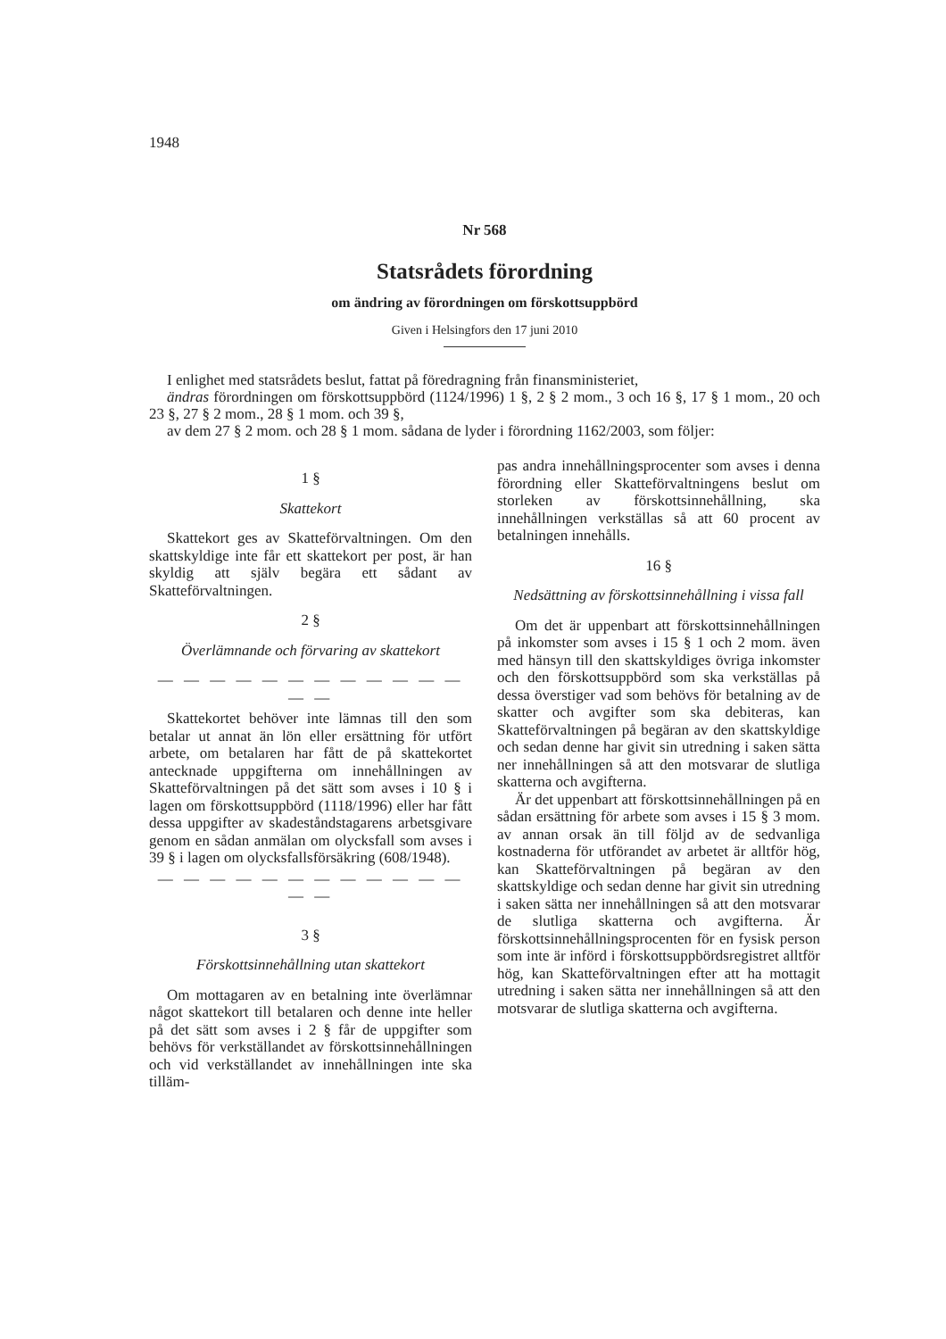1948
Nr 568
Statsrådets förordning
om ändring av förordningen om förskottsuppbörd
Given i Helsingfors den 17 juni 2010
I enlighet med statsrådets beslut, fattat på föredragning från finansministeriet,
ändras förordningen om förskottsuppbörd (1124/1996) 1 §, 2 § 2 mom., 3 och 16 §, 17 § 1 mom., 20 och 23 §, 27 § 2 mom., 28 § 1 mom. och 39 §,
av dem 27 § 2 mom. och 28 § 1 mom. sådana de lyder i förordning 1162/2003, som följer:
1 §
Skattekort
Skattekort ges av Skatteförvaltningen. Om den skattskyldige inte får ett skattekort per post, är han skyldig att själv begära ett sådant av Skatteförvaltningen.
2 §
Överlämnande och förvaring av skattekort
— — — — — — — — — — — — — —
Skattekortet behöver inte lämnas till den som betalar ut annat än lön eller ersättning för utfört arbete, om betalaren har fått de på skattekortet antecknade uppgifterna om innehållningen av Skatteförvaltningen på det sätt som avses i 10 § i lagen om förskottsuppbörd (1118/1996) eller har fått dessa uppgifter av skadeståndstagarens arbetsgivare genom en sådan anmälan om olycksfall som avses i 39 § i lagen om olycksfallsförsäkring (608/1948).
— — — — — — — — — — — — — —
3 §
Förskottsinnehållning utan skattekort
Om mottagaren av en betalning inte överlämnar något skattekort till betalaren och denne inte heller på det sätt som avses i 2 § får de uppgifter som behövs för verkställandet av förskottsinnehållningen och vid verkställandet av innehållningen inte ska tilläm-
pas andra innehållningsprocenter som avses i denna förordning eller Skatteförvaltningens beslut om storleken av förskottsinnehållning, ska innehållningen verkställas så att 60 procent av betalningen innehålls.
16 §
Nedsättning av förskottsinnehållning i vissa fall
Om det är uppenbart att förskottsinnehållningen på inkomster som avses i 15 § 1 och 2 mom. även med hänsyn till den skattskyldiges övriga inkomster och den förskottsuppbörd som ska verkställas på dessa överstiger vad som behövs för betalning av de skatter och avgifter som ska debiteras, kan Skatteförvaltningen på begäran av den skattskyldige och sedan denne har givit sin utredning i saken sätta ner innehållningen så att den motsvarar de slutliga skatterna och avgifterna.
Är det uppenbart att förskottsinnehållningen på en sådan ersättning för arbete som avses i 15 § 3 mom. av annan orsak än till följd av de sedvanliga kostnaderna för utförandet av arbetet är alltför hög, kan Skatteförvaltningen på begäran av den skattskyldige och sedan denne har givit sin utredning i saken sätta ner innehållningen så att den motsvarar de slutliga skatterna och avgifterna. Är förskottsinnehållningsprocenten för en fysisk person som inte är införd i förskottsuppbördsregistret alltför hög, kan Skatteförvaltningen efter att ha mottagit utredning i saken sätta ner innehållningen så att den motsvarar de slutliga skatterna och avgifterna.